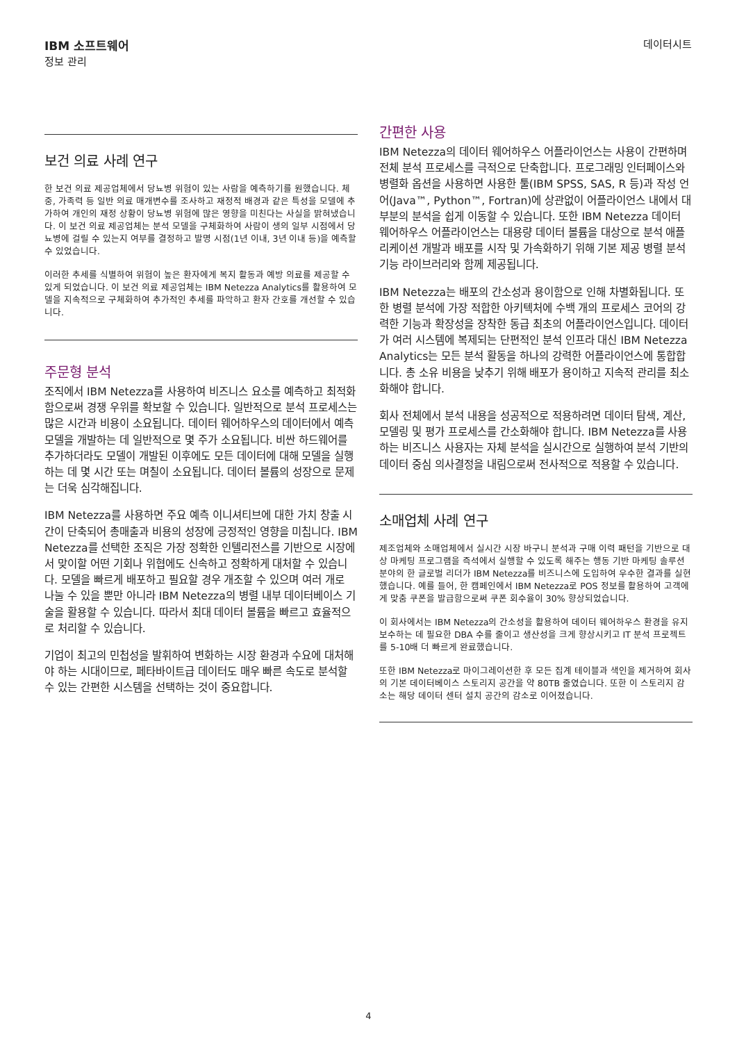IBM 소프트웨어
정보 관리
데이터시트
보건 의료 사례 연구
한 보건 의료 제공업체에서 당뇨병 위험이 있는 사람을 예측하기를 원했습니다. 체중, 가족력 등 일반 의료 매개변수를 조사하고 재정적 배경과 같은 특성을 모델에 추가하여 개인의 재정 상황이 당뇨병 위험에 많은 영향을 미친다는 사실을 밝혀냈습니다. 이 보건 의료 제공업체는 분석 모델을 구체화하여 사람이 생의 일부 시점에서 당뇨병에 걸릴 수 있는지 여부를 결정하고 발명 시점(1년 이내, 3년 이내 등)을 예측할 수 있었습니다.
이러한 추세를 식별하여 위험이 높은 환자에게 복지 활동과 예방 의료를 제공할 수 있게 되었습니다. 이 보건 의료 제공업체는 IBM Netezza Analytics를 활용하여 모델을 지속적으로 구체화하여 추가적인 추세를 파악하고 환자 간호를 개선할 수 있습니다.
주문형 분석
조직에서 IBM Netezza를 사용하여 비즈니스 요소를 예측하고 최적화함으로써 경쟁 우위를 확보할 수 있습니다. 일반적으로 분석 프로세스는 많은 시간과 비용이 소요됩니다. 데이터 웨어하우스의 데이터에서 예측 모델을 개발하는 데 일반적으로 몇 주가 소요됩니다. 비싼 하드웨어를 추가하더라도 모델이 개발된 이후에도 모든 데이터에 대해 모델을 실행하는 데 몇 시간 또는 며칠이 소요됩니다. 데이터 볼륨의 성장으로 문제는 더욱 심각해집니다.
IBM Netezza를 사용하면 주요 예측 이니셔티브에 대한 가치 창출 시간이 단축되어 총매출과 비용의 성장에 긍정적인 영향을 미칩니다. IBM Netezza를 선택한 조직은 가장 정확한 인텔리전스를 기반으로 시장에서 맞이할 어떤 기회나 위협에도 신속하고 정확하게 대처할 수 있습니다. 모델을 빠르게 배포하고 필요할 경우 개조할 수 있으며 여러 개로 나눌 수 있을 뿐만 아니라 IBM Netezza의 병렬 내부 데이터베이스 기술을 활용할 수 있습니다. 따라서 최대 데이터 볼륨을 빠르고 효율적으로 처리할 수 있습니다.
기업이 최고의 민첩성을 발휘하여 변화하는 시장 환경과 수요에 대처해야 하는 시대이므로, 페타바이트급 데이터도 매우 빠른 속도로 분석할 수 있는 간편한 시스템을 선택하는 것이 중요합니다.
간편한 사용
IBM Netezza의 데이터 웨어하우스 어플라이언스는 사용이 간편하며 전체 분석 프로세스를 극적으로 단축합니다. 프로그래밍 인터페이스와 병렬화 옵션을 사용하면 사용한 툴(IBM SPSS, SAS, R 등)과 작성 언어(Java™, Python™, Fortran)에 상관없이 어플라이언스 내에서 대부분의 분석을 쉽게 이동할 수 있습니다. 또한 IBM Netezza 데이터 웨어하우스 어플라이언스는 대용량 데이터 볼륨을 대상으로 분석 애플리케이션 개발과 배포를 시작 및 가속화하기 위해 기본 제공 병렬 분석 기능 라이브러리와 함께 제공됩니다.
IBM Netezza는 배포의 간소성과 용이함으로 인해 차별화됩니다. 또한 병렬 분석에 가장 적합한 아키텍처에 수백 개의 프로세스 코어의 강력한 기능과 확장성을 장착한 동급 최초의 어플라이언스입니다. 데이터가 여러 시스템에 복제되는 단편적인 분석 인프라 대신 IBM Netezza Analytics는 모든 분석 활동을 하나의 강력한 어플라이언스에 통합합니다. 총 소유 비용을 낮추기 위해 배포가 용이하고 지속적 관리를 최소화해야 합니다.
회사 전체에서 분석 내용을 성공적으로 적용하려면 데이터 탐색, 계산, 모델링 및 평가 프로세스를 간소화해야 합니다. IBM Netezza를 사용하는 비즈니스 사용자는 자체 분석을 실시간으로 실행하여 분석 기반의 데이터 중심 의사결정을 내림으로써 전사적으로 적용할 수 있습니다.
소매업체 사례 연구
제조업체와 소매업체에서 실시간 시장 바구니 분석과 구매 이력 패턴을 기반으로 대상 마케팅 프로그램을 즉석에서 실행할 수 있도록 해주는 행동 기반 마케팅 솔루션 분야의 한 글로벌 리더가 IBM Netezza를 비즈니스에 도입하여 우수한 결과를 실현했습니다. 예를 들어, 한 캠페인에서 IBM Netezza로 POS 정보를 활용하여 고객에게 맞춤 쿠폰을 발급함으로써 쿠폰 회수율이 30% 향상되었습니다.
이 회사에서는 IBM Netezza의 간소성을 활용하여 데이터 웨어하우스 환경을 유지보수하는 데 필요한 DBA 수를 줄이고 생산성을 크게 향상시키고 IT 분석 프로젝트를 5-10배 더 빠르게 완료했습니다.
또한 IBM Netezza로 마이그레이션한 후 모든 집계 테이블과 색인을 제거하여 회사의 기본 데이터베이스 스토리지 공간을 약 80TB 줄였습니다. 또한 이 스토리지 감소는 해당 데이터 센터 설치 공간의 감소로 이어졌습니다.
4